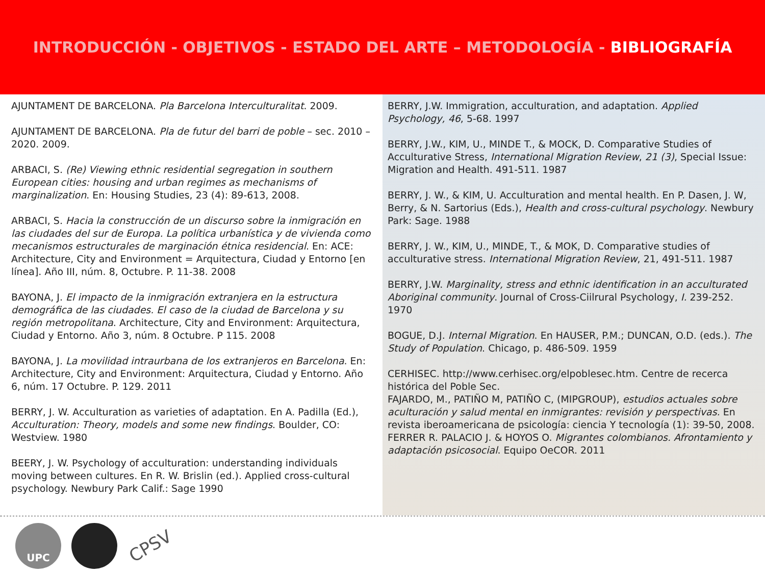INTRODUCCIÓN - OBJETIVOS - ESTADO DEL ARTE – METODOLOGÍA - BIBLIOGRAFÍA
AJUNTAMENT DE BARCELONA. Pla Barcelona Interculturalitat. 2009.
AJUNTAMENT DE BARCELONA. Pla de futur del barri de poble – sec. 2010 – 2020. 2009.
ARBACI, S. (Re) Viewing ethnic residential segregation in southern European cities: housing and urban regimes as mechanisms of marginalization. En: Housing Studies, 23 (4): 89-613, 2008.
ARBACI, S. Hacia la construcción de un discurso sobre la inmigración en las ciudades del sur de Europa. La política urbanística y de vivienda como mecanismos estructurales de marginación étnica residencial. En: ACE: Architecture, City and Environment = Arquitectura, Ciudad y Entorno [en línea]. Año III, núm. 8, Octubre. P. 11-38. 2008
BAYONA, J. El impacto de la inmigración extranjera en la estructura demográfica de las ciudades. El caso de la ciudad de Barcelona y su región metropolitana. Architecture, City and Environment: Arquitectura, Ciudad y Entorno. Año 3, núm. 8 Octubre. P 115. 2008
BAYONA, J. La movilidad intraurbana de los extranjeros en Barcelona. En: Architecture, City and Environment: Arquitectura, Ciudad y Entorno. Año 6, núm. 17 Octubre. P. 129. 2011
BERRY, J. W. Acculturation as varieties of adaptation. En A. Padilla (Ed.), Acculturation: Theory, models and some new findings. Boulder, CO: Westview. 1980
BEERY, J. W. Psychology of acculturation: understanding individuals moving between cultures. En R. W. Brislin (ed.). Applied cross-cultural psychology. Newbury Park Calif.: Sage 1990
BERRY, J.W. Immigration, acculturation, and adaptation. Applied Psychology, 46, 5-68. 1997
BERRY, J.W., KIM, U., MINDE T., & MOCK, D. Comparative Studies of Acculturative Stress, International Migration Review, 21 (3), Special Issue: Migration and Health. 491-511. 1987
BERRY, J. W., & KIM, U. Acculturation and mental health. En P. Dasen, J. W, Berry, & N. Sartorius (Eds.), Health and cross-cultural psychology. Newbury Park: Sage. 1988
BERRY, J. W., KIM, U., MINDE, T., & MOK, D. Comparative studies of acculturative stress. International Migration Review, 21, 491-511. 1987
BERRY, J.W. Marginality, stress and ethnic identification in an acculturated Aboriginal community. Journal of Cross-Ciilrural Psychology, I. 239-252. 1970
BOGUE, D.J. Internal Migration. En HAUSER, P.M.; DUNCAN, O.D. (eds.). The Study of Population. Chicago, p. 486-509. 1959
CERHISEC. http://www.cerhisec.org/elpoblesec.htm. Centre de recerca histórica del Poble Sec.
FAJARDO, M., PATIÑO M, PATIÑO C, (MIPGROUP), estudios actuales sobre aculturación y salud mental en inmigrantes: revisión y perspectivas. En revista iberoamericana de psicología: ciencia Y tecnología (1): 39-50, 2008.
FERRER R. PALACIO J. & HOYOS O. Migrantes colombianos. Afrontamiento y adaptación psicosocial. Equipo OeCOR. 2011
UPC
CPSV